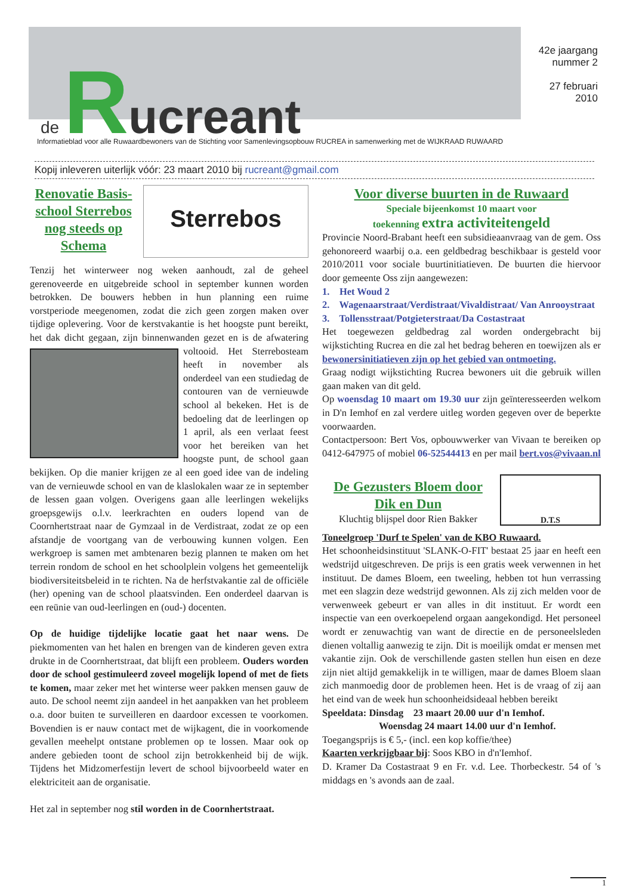de Rucreant
42e jaargang
nummer 2
27 februari
2010
Informatieblad voor alle Ruwaardbewoners van de Stichting voor Samenlevingsopbouw RUCREA in samenwerking met de WIJKRAAD RUWAARD
Kopij inleveren uiterlijk vóór: 23 maart 2010 bij rucreant@gmail.com
Sterrebos
Renovatie Basis-
school Sterrebos
nog steeds op
Schema
Tenzij het winterweer nog weken aanhoudt, zal de geheel gerenoveerde en uitgebreide school in september kunnen worden betrokken. De bouwers hebben in hun planning een ruime vorstperiode meegenomen, zodat die zich geen zorgen maken over tijdige oplevering. Voor de kerstvakantie is het hoogste punt bereikt, het dak dicht gegaan, zijn binnenwanden gezet en is de afwatering voltooid. Het Sterrebosteam heeft in november als onderdeel van een studiedag de contouren van de vernieuwde school al bekeken. Het is de bedoeling dat de leerlingen op 1 april, als een verlaat feest voor het bereiken van het hoogste punt, de school gaan bekijken. Op die manier krijgen ze al een goed idee van de indeling van de vernieuwde school en van de klaslokalen waar ze in september de lessen gaan volgen. Overigens gaan alle leerlingen wekelijks groepsgewijs o.l.v. leerkrachten en ouders lopend van de Coornhertstraat naar de Gymzaal in de Verdistraat, zodat ze op een afstandje de voortgang van de verbouwing kunnen volgen. Een werkgroep is samen met ambtenaren bezig plannen te maken om het terrein rondom de school en het schoolplein volgens het gemeentelijk biodiversiteitsbeleid in te richten. Na de herfstvakantie zal de officiële (her) opening van de school plaatsvinden. Een onderdeel daarvan is een reünie van oud-leerlingen en (oud-) docenten.
Op de huidige tijdelijke locatie gaat het naar wens. De piekmomenten van het halen en brengen van de kinderen geven extra drukte in de Coornhertstraat, dat blijft een probleem. Ouders worden door de school gestimuleerd zoveel mogelijk lopend of met de fiets te komen, maar zeker met het winterse weer pakken mensen gauw de auto. De school neemt zijn aandeel in het aanpakken van het probleem o.a. door buiten te surveilleren en daardoor excessen te voorkomen. Bovendien is er nauw contact met de wijkagent, die in voorkomende gevallen meehelpt ontstane problemen op te lossen. Maar ook op andere gebieden toont de school zijn betrokkenheid bij de wijk. Tijdens het Midzomerfestijn levert de school bijvoorbeeld water en elektriciteit aan de organisatie.
Het zal in september nog stil worden in de Coornhertstraat.
Voor diverse buurten in de Ruwaard
Speciale bijeenkomst 10 maart voor
toekenning extra activiteitengeld
Provincie Noord-Brabant heeft een subsidieaanvraag van de gem. Oss gehonoreerd waarbij o.a. een geldbedrag beschikbaar is gesteld voor 2010/2011 voor sociale buurtinitiatieven. De buurten die hiervoor door gemeente Oss zijn aangewezen:
1. Het Woud 2
2. Wagenaarstraat/Verdistraat/Vivaldistraat/ Van Anrooystraat
3. Tollensstraat/Potgieterstraat/Da Costastraat
Het toegewezen geldbedrag zal worden ondergebracht bij wijkstichting Rucrea en die zal het bedrag beheren en toewijzen als er bewonersinitiatieven zijn op het gebied van ontmoeting.
Graag nodigt wijkstichting Rucrea bewoners uit die gebruik willen gaan maken van dit geld.
Op woensdag 10 maart om 19.30 uur zijn geïnteresseerden welkom in D'n Iemhof en zal verdere uitleg worden gegeven over de beperkte voorwaarden.
Contactpersoon: Bert Vos, opbouwwerker van Vivaan te bereiken op 0412-647975 of mobiel 06-52544413 en per mail bert.vos@vivaan.nl
D.T.S
De Gezusters Bloem door
Dik en Dun
Kluchtig blijspel door Rien Bakker
Toneelgroep 'Durf te Spelen' van de KBO Ruwaard.
Het schoonheidsinstituut 'SLANK-O-FIT' bestaat 25 jaar en heeft een wedstrijd uitgeschreven. De prijs is een gratis week verwennen in het instituut. De dames Bloem, een tweeling, hebben tot hun verrassing met een slagzin deze wedstrijd gewonnen. Als zij zich melden voor de verwenweek gebeurt er van alles in dit instituut. Er wordt een inspectie van een overkoepelend orgaan aangekondigd. Het personeel wordt er zenuwachtig van want de directie en de personeelsleden dienen voltallig aanwezig te zijn. Dit is moeilijk omdat er mensen met vakantie zijn. Ook de verschillende gasten stellen hun eisen en deze zijn niet altijd gemakkelijk in te willigen, maar de dames Bloem slaan zich manmoedig door de problemen heen. Het is de vraag of zij aan het eind van de week hun schoonheidsideaal hebben bereikt
Speeldata: Dinsdag 23 maart 20.00 uur d'n Iemhof.
Woensdag 24 maart 14.00 uur d'n Iemhof.
Toegangsprijs is € 5,- (incl. een kop koffie/thee)
Kaarten verkrijgbaar bij: Soos KBO in d'n'Iemhof.
D. Kramer Da Costastraat 9 en Fr. v.d. Lee. Thorbeckestr. 54 of 's middags en 's avonds aan de zaal.
1